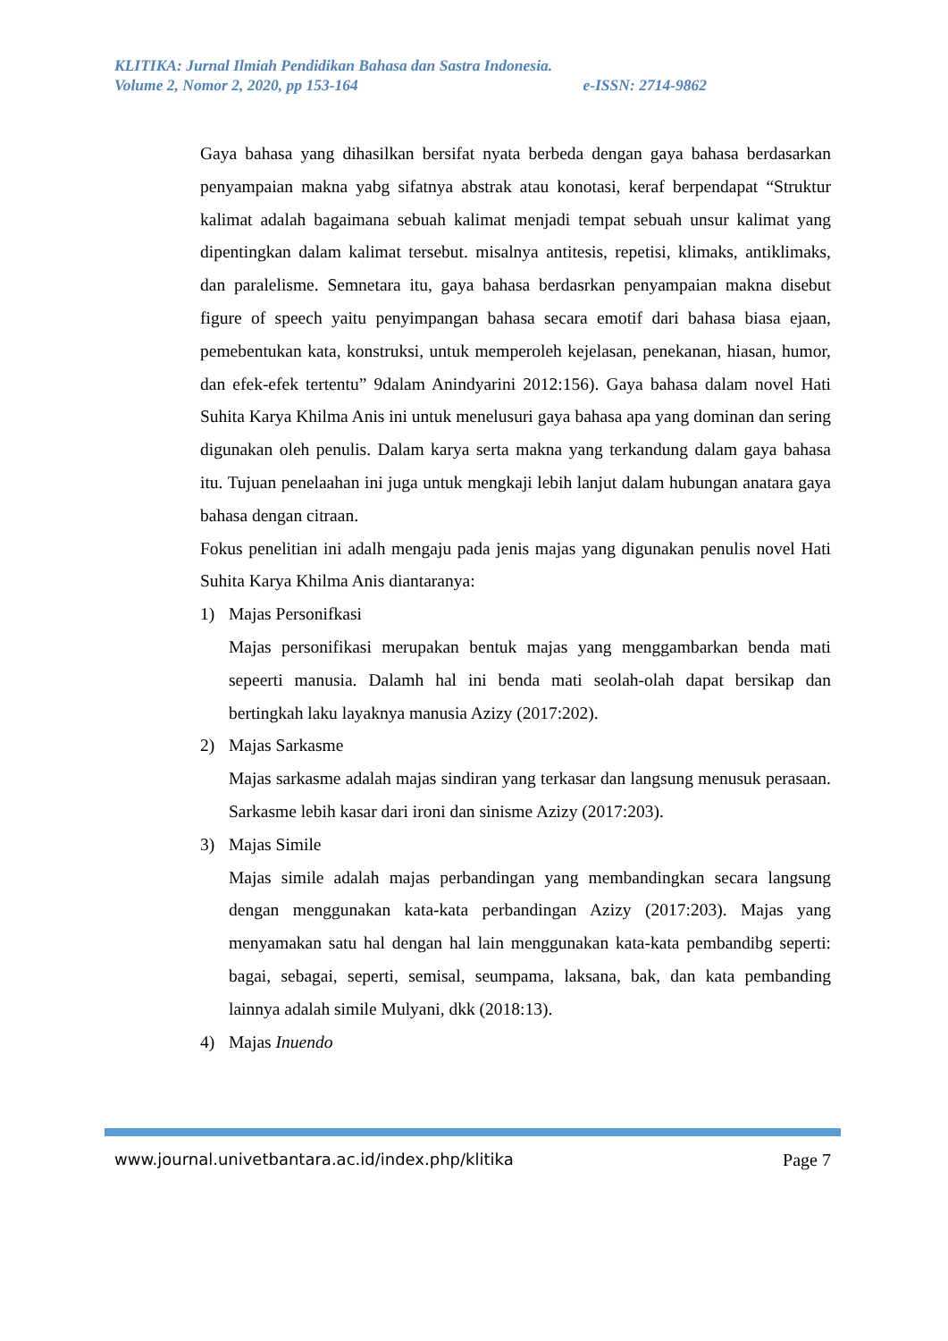KLITIKA: Jurnal Ilmiah Pendidikan Bahasa dan Sastra Indonesia.
Volume 2, Nomor 2, 2020, pp 153-164 e-ISSN: 2714-9862
Gaya bahasa yang dihasilkan bersifat nyata berbeda dengan gaya bahasa berdasarkan penyampaian makna yabg sifatnya abstrak atau konotasi, keraf berpendapat “Struktur kalimat adalah bagaimana sebuah kalimat menjadi tempat sebuah unsur kalimat yang dipentingkan dalam kalimat tersebut. misalnya antitesis, repetisi, klimaks, antiklimaks, dan paralelisme. Semnetara itu, gaya bahasa berdasrkan penyampaian makna disebut figure of speech yaitu penyimpangan bahasa secara emotif dari bahasa biasa ejaan, pemebentukan kata, konstruksi, untuk memperoleh kejelasan, penekanan, hiasan, humor, dan efek-efek tertentu” 9dalam Anindyarini 2012:156). Gaya bahasa dalam novel Hati Suhita Karya Khilma Anis ini untuk menelusuri gaya bahasa apa yang dominan dan sering digunakan oleh penulis. Dalam karya serta makna yang terkandung dalam gaya bahasa itu. Tujuan penelaahan ini juga untuk mengkaji lebih lanjut dalam hubungan anatara gaya bahasa dengan citraan.
Fokus penelitian ini adalh mengaju pada jenis majas yang digunakan penulis novel Hati Suhita Karya Khilma Anis diantaranya:
1) Majas Personifkasi
Majas personifikasi merupakan bentuk majas yang menggambarkan benda mati sepeerti manusia. Dalamh hal ini benda mati seolah-olah dapat bersikap dan bertingkah laku layaknya manusia Azizy (2017:202).
2) Majas Sarkasme
Majas sarkasme adalah majas sindiran yang terkasar dan langsung menusuk perasaan. Sarkasme lebih kasar dari ironi dan sinisme Azizy (2017:203).
3) Majas Simile
Majas simile adalah majas perbandingan yang membandingkan secara langsung dengan menggunakan kata-kata perbandingan Azizy (2017:203). Majas yang menyamakan satu hal dengan hal lain menggunakan kata-kata pembandibg seperti: bagai, sebagai, seperti, semisal, seumpama, laksana, bak, dan kata pembanding lainnya adalah simile Mulyani, dkk (2018:13).
4) Majas Inuendo
www.journal.univetbantara.ac.id/index.php/klitika Page 7